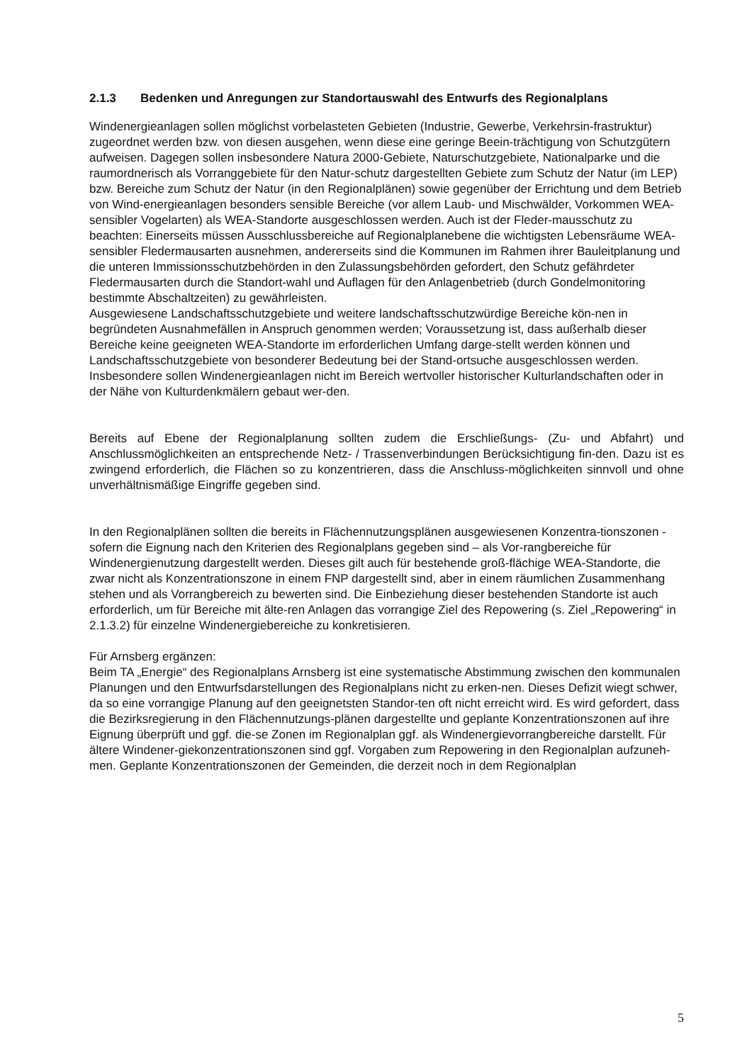2.1.3 Bedenken und Anregungen zur Standortauswahl des Entwurfs des Regionalplans
Windenergieanlagen sollen möglichst vorbelasteten Gebieten (Industrie, Gewerbe, Verkehrsin-frastruktur) zugeordnet werden bzw. von diesen ausgehen, wenn diese eine geringe Beein-trächtigung von Schutzgütern aufweisen. Dagegen sollen insbesondere Natura 2000-Gebiete, Naturschutzgebiete, Nationalparke und die raumordnerisch als Vorranggebiete für den Natur-schutz dargestellten Gebiete zum Schutz der Natur (im LEP) bzw. Bereiche zum Schutz der Natur (in den Regionalplänen) sowie gegenüber der Errichtung und dem Betrieb von Wind-energieanlagen besonders sensible Bereiche (vor allem Laub- und Mischwälder, Vorkommen WEA-sensibler Vogelarten) als WEA-Standorte ausgeschlossen werden. Auch ist der Fleder-mausschutz zu beachten: Einerseits müssen Ausschlussbereiche auf Regionalplanebene die wichtigsten Lebensräume WEA-sensibler Fledermausarten ausnehmen, andererseits sind die Kommunen im Rahmen ihrer Bauleitplanung und die unteren Immissionsschutzbehörden in den Zulassungsbehörden gefordert, den Schutz gefährdeter Fledermausarten durch die Standort-wahl und Auflagen für den Anlagenbetrieb (durch Gondelmonitoring bestimmte Abschaltzeiten) zu gewährleisten.
Ausgewiesene Landschaftsschutzgebiete und weitere landschaftsschutzwürdige Bereiche kön-nen in begründeten Ausnahmefällen in Anspruch genommen werden; Voraussetzung ist, dass außerhalb dieser Bereiche keine geeigneten WEA-Standorte im erforderlichen Umfang darge-stellt werden können und Landschaftsschutzgebiete von besonderer Bedeutung bei der Stand-ortsuche ausgeschlossen werden. Insbesondere sollen Windenergieanlagen nicht im Bereich wertvoller historischer Kulturlandschaften oder in der Nähe von Kulturdenkmälern gebaut wer-den.
Bereits auf Ebene der Regionalplanung sollten zudem die Erschließungs- (Zu- und Abfahrt) und Anschlussmöglichkeiten an entsprechende Netz- / Trassenverbindungen Berücksichtigung fin-den. Dazu ist es zwingend erforderlich, die Flächen so zu konzentrieren, dass die Anschluss-möglichkeiten sinnvoll und ohne unverhältnismäßige Eingriffe gegeben sind.
In den Regionalplänen sollten die bereits in Flächennutzungsplänen ausgewiesenen Konzentra-tionszonen - sofern die Eignung nach den Kriterien des Regionalplans gegeben sind – als Vor-rangbereiche für Windenergienutzung dargestellt werden. Dieses gilt auch für bestehende groß-flächige WEA-Standorte, die zwar nicht als Konzentrationszone in einem FNP dargestellt sind, aber in einem räumlichen Zusammenhang stehen und als Vorrangbereich zu bewerten sind. Die Einbeziehung dieser bestehenden Standorte ist auch erforderlich, um für Bereiche mit älte-ren Anlagen das vorrangige Ziel des Repowering (s. Ziel „Repowering“ in 2.1.3.2) für einzelne Windenergiebereiche zu konkretisieren.
Für Arnsberg ergänzen:
Beim TA „Energie“ des Regionalplans Arnsberg ist eine systematische Abstimmung zwischen den kommunalen Planungen und den Entwurfsdarstellungen des Regionalplans nicht zu erken-nen. Dieses Defizit wiegt schwer, da so eine vorrangige Planung auf den geeignetsten Standor-ten oft nicht erreicht wird. Es wird gefordert, dass die Bezirksregierung in den Flächennutzungs-plänen dargestellte und geplante Konzentrationszonen auf ihre Eignung überprüft und ggf. die-se Zonen im Regionalplan ggf. als Windenergievorrangbereiche darstellt. Für ältere Windener-giekonzentrationszonen sind ggf. Vorgaben zum Repowering in den Regionalplan aufzuneh-men. Geplante Konzentrationszonen der Gemeinden, die derzeit noch in dem Regionalplan
5